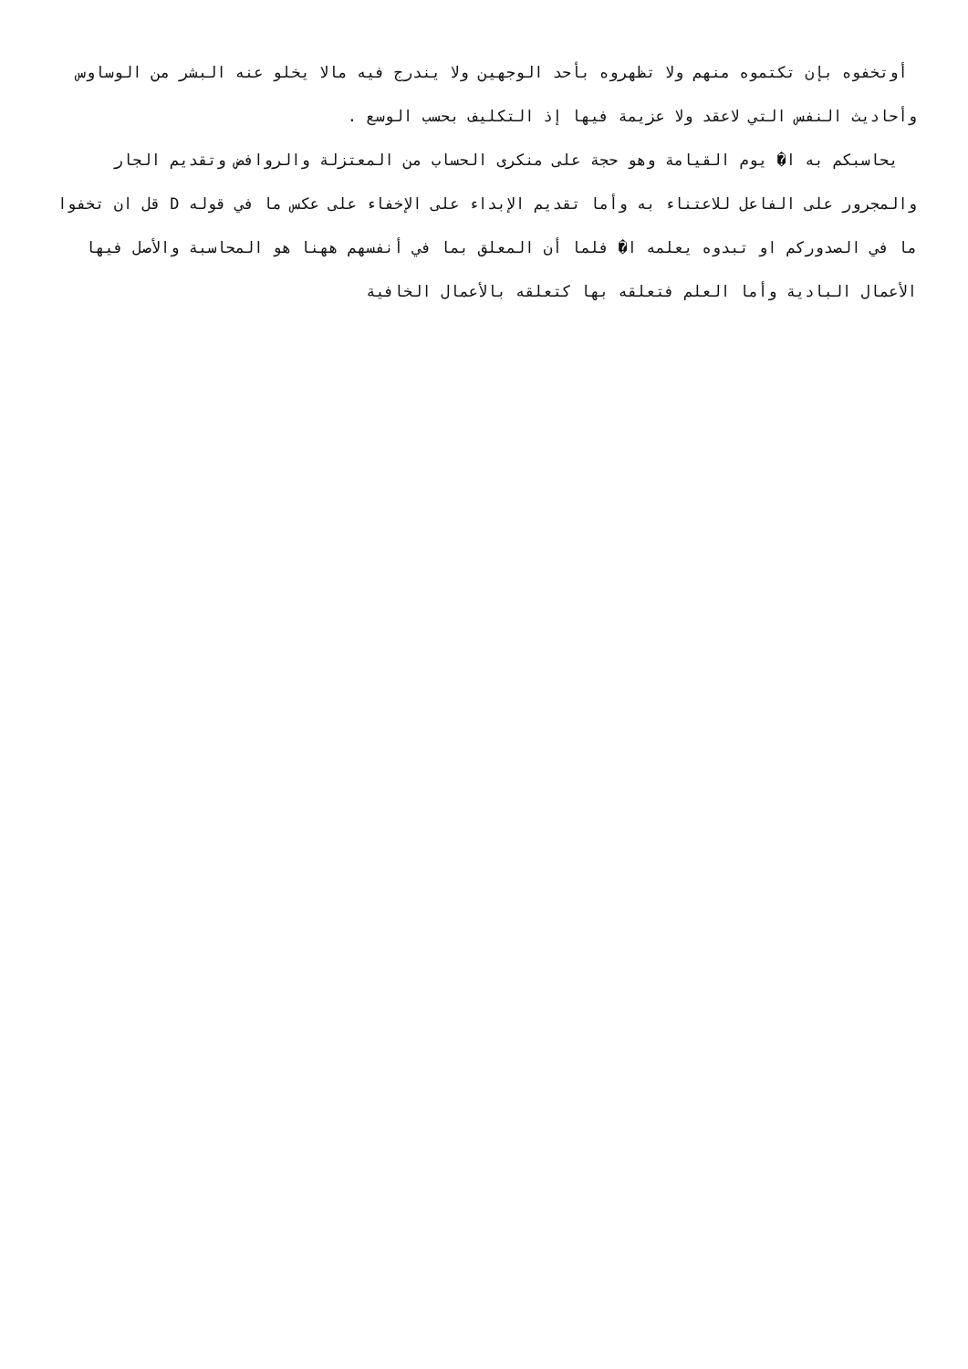أوتخفوه بإن تكتموه منهم ولا تظهروه بأحد الوجهين ولا يندرج فيه مالا يخلو عنه البشر من الوساوس وأحاديث النفس التي لاعقد ولا عزيمة فيها إذ التكليف بحسب الوسع .
يحاسبكم به ا� يوم القيامة وهو حجة على منكرى الحساب من المعتزلة والروافض وتقديم الجار والمجرور على الفاعل للاعتناء به وأما تقديم الإبداء على الإخفاء على عكس ما في قوله D قل ان تخفوا ما في الصدوركم او تبدوه يعلمه ا� فلما أن المعلق بما في أنفسهم ههنا هو المحاسبة والأصل فيها الأعمال البادية وأما العلم فتعلقه بها كتعلقه بالأعمال الخافية